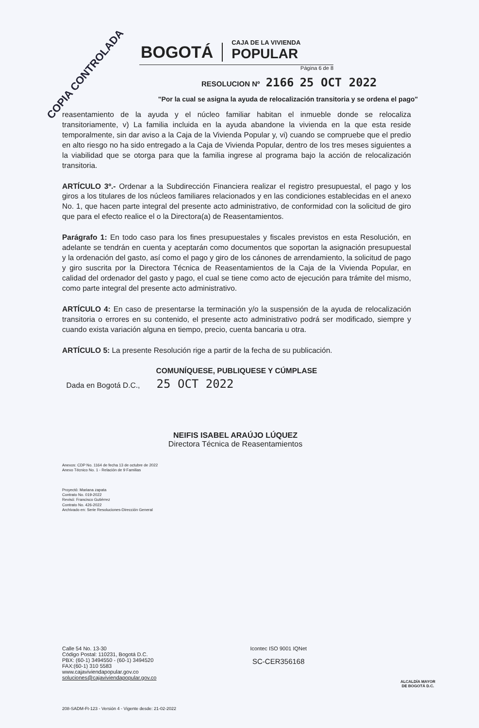COPIA CONTROLADA
BOGOTÁ
CAJA DE LA VIVIENDA
POPULAR
Página 6 de 8
RESOLUCION Nº 2166 25 OCT 2022
"Por la cual se asigna la ayuda de relocalización transitoria y se ordena el pago"
reasentamiento de la ayuda y el núcleo familiar habitan el inmueble donde se relocaliza transitoriamente, v) La familia incluida en la ayuda abandone la vivienda en la que esta reside temporalmente, sin dar aviso a la Caja de la Vivienda Popular y, vi) cuando se compruebe que el predio en alto riesgo no ha sido entregado a la Caja de Vivienda Popular, dentro de los tres meses siguientes a la viabilidad que se otorga para que la familia ingrese al programa bajo la acción de relocalización transitoria.
ARTÍCULO 3º.- Ordenar a la Subdirección Financiera realizar el registro presupuestal, el pago y los giros a los titulares de los núcleos familiares relacionados y en las condiciones establecidas en el anexo No. 1, que hacen parte integral del presente acto administrativo, de conformidad con la solicitud de giro que para el efecto realice el o la Directora(a) de Reasentamientos.
Parágrafo 1: En todo caso para los fines presupuestales y fiscales previstos en esta Resolución, en adelante se tendrán en cuenta y aceptarán como documentos que soportan la asignación presupuestal y la ordenación del gasto, así como el pago y giro de los cánones de arrendamiento, la solicitud de pago y giro suscrita por la Directora Técnica de Reasentamientos de la Caja de la Vivienda Popular, en calidad del ordenador del gasto y pago, el cual se tiene como acto de ejecución para trámite del mismo, como parte integral del presente acto administrativo.
ARTÍCULO 4: En caso de presentarse la terminación y/o la suspensión de la ayuda de relocalización transitoria o errores en su contenido, el presente acto administrativo podrá ser modificado, siempre y cuando exista variación alguna en tiempo, precio, cuenta bancaria u otra.
ARTÍCULO 5: La presente Resolución rige a partir de la fecha de su publicación.
COMUNÍQUESE, PUBLIQUESE Y CÚMPLASE
Dada en Bogotá D.C., 25 OCT 2022
NEIFIS ISABEL ARAÚJO LÚQUEZ
Directora Técnica de Reasentamientos
Anexos: CDP No. 1164 de fecha 13 de octubre de 2022
Anexo Técnico No. 1 - Relación de 9 Familias
Proyectó: Mariana zapata
Contrato No. 019-2022
Revisó: Francisco Gutiérrez
Contrato No. 426-2022
Archivado en: Serie Resoluciones-Dirección General
Calle 54 No. 13-30
Código Postal: 110231, Bogotá D.C.
PBX: (60-1) 3494550 - (60-1) 3494520
FAX:(60-1) 310 5583
www.cajaviviendapopular.gov.co
soluciones@cajaviviendapopular.gov.co
Icontec ISO 9001 IQNet
SC-CER356168
ALCALDÍA MAYOR
DE BOGOTÁ D.C.
208-SADM-Ft-123 - Versión 4 - Vigente desde: 21-02-2022